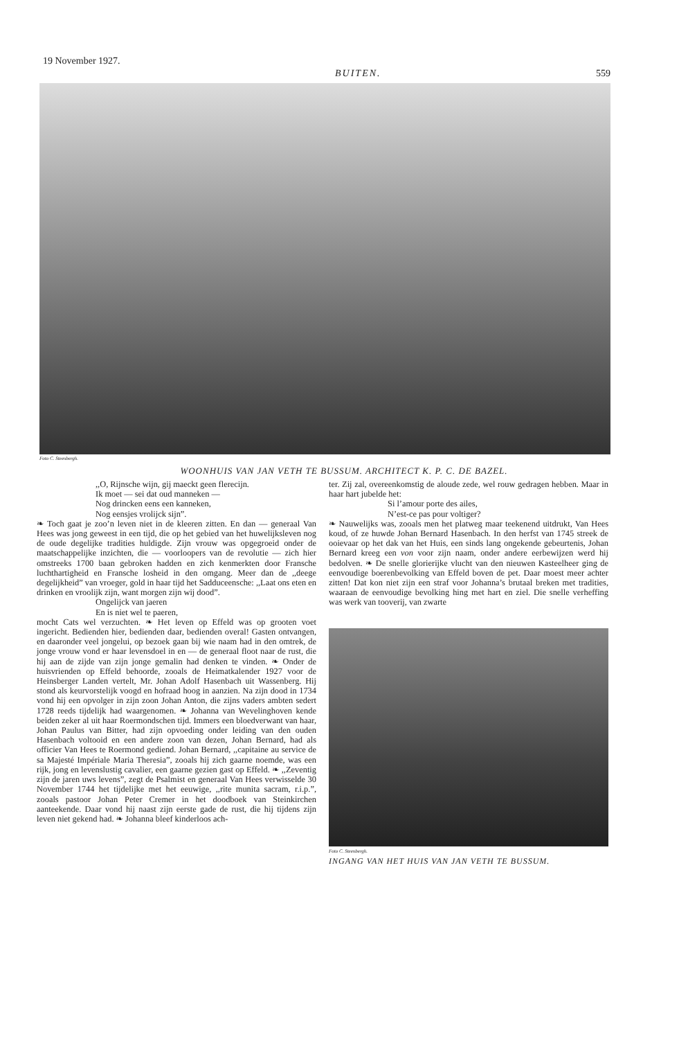19 November 1927. BUITEN. 559
Foto C. Steenbergh.
WOONHUIS VAN JAN VETH TE BUSSUM. ARCHITECT K. P. C. DE BAZEL.
,,O, Rijnsche wijn, gij maeckt geen flerecijn.
Ik moet — sei dat oud manneken —
Nog drincken eens een kanneken,
Nog eensjes vrolijck sijn”.
❧ Toch gaat je zoo’n leven niet in de kleeren zitten. En dan — generaal Van Hees was jong geweest in een tijd, die op het gebied van het huwelijksleven nog de oude degelijke tradities huldigde. Zijn vrouw was opgegroeid onder de maatschappelijke inzichten, die — voorloopers van de revolutie — zich hier omstreeks 1700 baan gebroken hadden en zich kenmerkten door Fransche luchthartigheid en Fransche losheid in den omgang. Meer dan de ,,deege degelijkheid” van vroeger, gold in haar tijd het Sadduceensche: ,,Laat ons eten en drinken en vroolijk zijn, want morgen zijn wij dood”.
Ongelijck van jaeren
En is niet wel te paeren,
mocht Cats wel verzuchten. ❧ Het leven op Effeld was op grooten voet ingericht. Bedienden hier, bedienden daar, bedienden overal! Gasten ontvangen, en daaronder veel jongelui, op bezoek gaan bij wie naam had in den omtrek, de jonge vrouw vond er haar levensdoel in en — de generaal floot naar de rust, die hij aan de zijde van zijn jonge gemalin had denken te vinden. ❧ Onder de huisvrienden op Effeld behoorde, zooals de Heimatkalender 1927 voor de Heinsberger Landen vertelt, Mr. Johan Adolf Hasenbach uit Wassenberg. Hij stond als keurvorstelijk voogd en hofraad hoog in aanzien. Na zijn dood in 1734 vond hij een opvolger in zijn zoon Johan Anton, die zijns vaders ambten sedert 1728 reeds tijdelijk had waargenomen. ❧ Johanna van Wevelinghoven kende beiden zeker al uit haar Roermondschen tijd. Immers een bloedverwant van haar, Johan Paulus van Bitter, had zijn opvoeding onder leiding van den ouden Hasenbach voltooid en een andere zoon van dezen, Johan Bernard, had als officier Van Hees te Roermond gediend. Johan Bernard, ,,capitaine au service de sa Majesté Impériale Maria Theresia”, zooals hij zich gaarne noemde, was een rijk, jong en levenslustig cavalier, een gaarne gezien gast op Effeld. ❧ ,,Zeventig zijn de jaren uws levens”, zegt de Psalmist en generaal Van Hees verwisselde 30 November 1744 het tijdelijke met het eeuwige, ,,rite munita sacram, r.i.p.”, zooals pastoor Johan Peter Cremer in het doodboek van Steinkirchen aanteekende. Daar vond hij naast zijn eerste gade de rust, die hij tijdens zijn leven niet gekend had. ❧ Johanna bleef kinderloos ach-
ter. Zij zal, overeenkomstig de aloude zede, wel rouw gedragen hebben. Maar in haar hart jubelde het:
Si l’amour porte des ailes,
N’est-ce pas pour voltiger?
❧ Nauwelijks was, zooals men het platweg maar teekenend uitdrukt, Van Hees koud, of ze huwde Johan Bernard Hasenbach. In den herfst van 1745 streek de ooievaar op het dak van het Huis, een sinds lang ongekende gebeurtenis, Johan Bernard kreeg een von voor zijn naam, onder andere eerbewijzen werd hij bedolven. ❧ De snelle glorierijke vlucht van den nieuwen Kasteelheer ging de eenvoudige boerenbevolking van Effeld boven de pet. Daar moest meer achter zitten! Dat kon niet zijn een straf voor Johanna’s brutaal breken met tradities, waaraan de eenvoudige bevolking hing met hart en ziel. Die snelle verheffing was werk van tooverij, van zwarte
Foto C. Steenbergh.
INGANG VAN HET HUIS VAN JAN VETH TE BUSSUM.